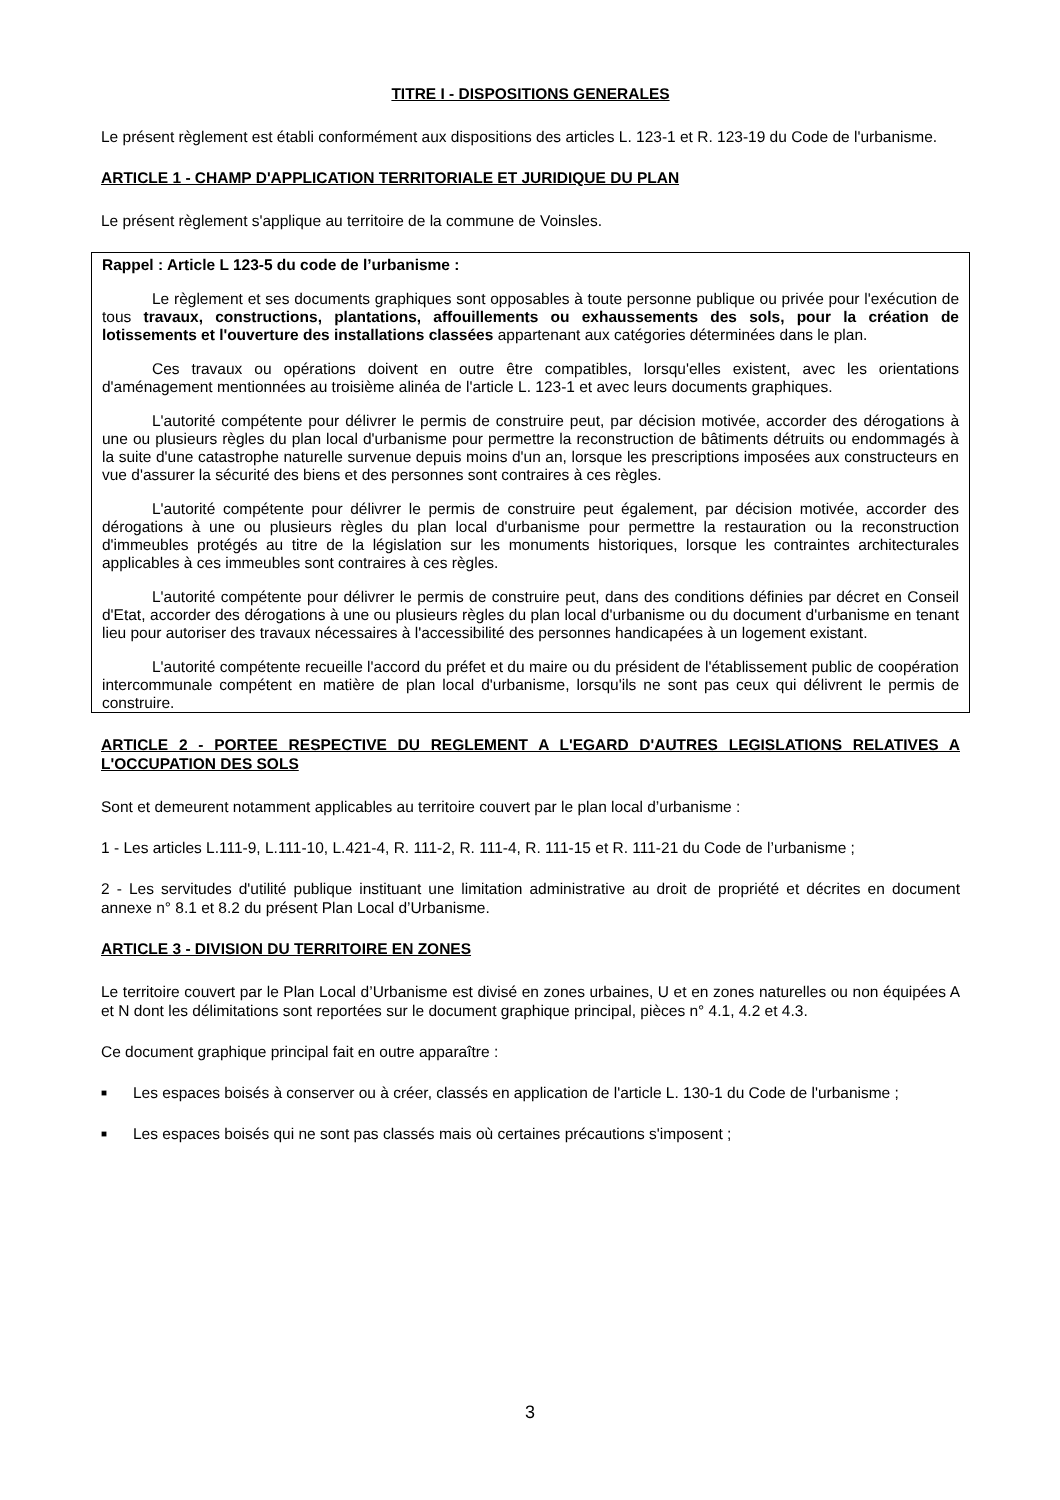TITRE I - DISPOSITIONS GENERALES
Le présent règlement est établi conformément aux dispositions des articles L. 123-1 et R. 123-19 du Code de l'urbanisme.
ARTICLE 1 - CHAMP D'APPLICATION TERRITORIALE ET JURIDIQUE DU PLAN
Le présent règlement s'applique au territoire de la commune de Voinsles.
Rappel : Article L 123-5 du code de l’urbanisme :
Le règlement et ses documents graphiques sont opposables à toute personne publique ou privée pour l'exécution de tous travaux, constructions, plantations, affouillements ou exhaussements des sols, pour la création de lotissements et l'ouverture des installations classées appartenant aux catégories déterminées dans le plan.
Ces travaux ou opérations doivent en outre être compatibles, lorsqu'elles existent, avec les orientations d'aménagement mentionnées au troisième alinéa de l'article L. 123-1 et avec leurs documents graphiques.
L'autorité compétente pour délivrer le permis de construire peut, par décision motivée, accorder des dérogations à une ou plusieurs règles du plan local d'urbanisme pour permettre la reconstruction de bâtiments détruits ou endommagés à la suite d'une catastrophe naturelle survenue depuis moins d'un an, lorsque les prescriptions imposées aux constructeurs en vue d'assurer la sécurité des biens et des personnes sont contraires à ces règles.
L'autorité compétente pour délivrer le permis de construire peut également, par décision motivée, accorder des dérogations à une ou plusieurs règles du plan local d'urbanisme pour permettre la restauration ou la reconstruction d'immeubles protégés au titre de la législation sur les monuments historiques, lorsque les contraintes architecturales applicables à ces immeubles sont contraires à ces règles.
L'autorité compétente pour délivrer le permis de construire peut, dans des conditions définies par décret en Conseil d'Etat, accorder des dérogations à une ou plusieurs règles du plan local d'urbanisme ou du document d'urbanisme en tenant lieu pour autoriser des travaux nécessaires à l'accessibilité des personnes handicapées à un logement existant.
L'autorité compétente recueille l'accord du préfet et du maire ou du président de l'établissement public de coopération intercommunale compétent en matière de plan local d'urbanisme, lorsqu'ils ne sont pas ceux qui délivrent le permis de construire.
ARTICLE 2 - PORTEE RESPECTIVE DU REGLEMENT A L'EGARD D'AUTRES LEGISLATIONS RELATIVES A L'OCCUPATION DES SOLS
Sont et demeurent notamment applicables au territoire couvert par le plan local d’urbanisme :
1 - Les articles L.111-9, L.111-10, L.421-4, R. 111-2, R. 111-4, R. 111-15 et R. 111-21 du Code de l’urbanisme ;
2 - Les servitudes d'utilité publique instituant une limitation administrative au droit de propriété et décrites en document annexe n° 8.1 et 8.2 du présent Plan Local d’Urbanisme.
ARTICLE 3 - DIVISION DU TERRITOIRE EN ZONES
Le territoire couvert par le Plan Local d’Urbanisme est divisé en zones urbaines, U et en zones naturelles ou non équipées A et N dont les délimitations sont reportées sur le document graphique principal, pièces n° 4.1, 4.2 et 4.3.
Ce document graphique principal fait en outre apparaître :
■ Les espaces boisés à conserver ou à créer, classés en application de l'article L. 130-1 du Code de l'urbanisme ;
■ Les espaces boisés qui ne sont pas classés mais où certaines précautions s'imposent ;
3